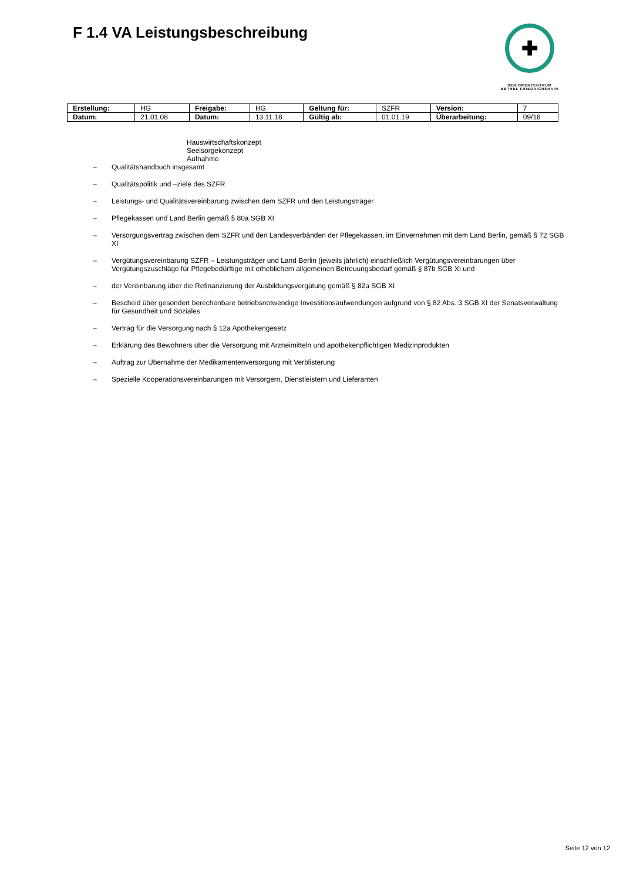F 1.4 VA Leistungsbeschreibung
✚
SENIORENZENTRUM
BETHEL FRIEDRICHSHAIN
| Erstellung: | HG | Freigabe: | HG | Geltung für: | SZFR | Version: | 7 |
| Datum: | 21.01.08 | Datum: | 13.11.18 | Gültig ab: | 01.01.19 | Überarbeitung: | 09/18 |
Hauswirtschaftskonzept
Seelsorgekonzept
Aufnahme
– Qualitätshandbuch insgesamt
– Qualitätspolitik und –ziele des SZFR
– Leistungs- und Qualitätsvereinbarung zwischen dem SZFR und den Leistungsträger
– Pflegekassen und Land Berlin gemäß § 80a SGB XI
– Versorgungsvertrag zwischen dem SZFR und den Landesverbänden der Pflegekassen, im Einvernehmen mit dem Land Berlin, gemäß § 72 SGB XI
– Vergütungsvereinbarung SZFR – Leistungsträger und Land Berlin (jeweils jährlich) einschließlich Vergütungsvereinbarungen über Vergütungszuschläge für Pflegebedürftige mit erheblichem allgemeinen Betreuungsbedarf gemäß § 87b SGB XI und
– der Vereinbarung über die Refinanzierung der Ausbildungsvergütung gemäß § 82a SGB XI
– Bescheid über gesondert berechenbare betriebsnotwendige Investitionsaufwendungen aufgrund von § 82 Abs. 3 SGB XI der Senatsverwaltung für Gesundheit und Soziales
– Vertrag für die Versorgung nach § 12a Apothekengesetz
– Erklärung des Bewohners über die Versorgung mit Arzneimitteln und apothekenpflichtigen Medizinprodukten
– Auftrag zur Übernahme der Medikamentenversorgung mit Verblisterung
– Spezielle Kooperationsvereinbarungen mit Versorgern, Dienstleistern und Lieferanten
Seite 12 von 12